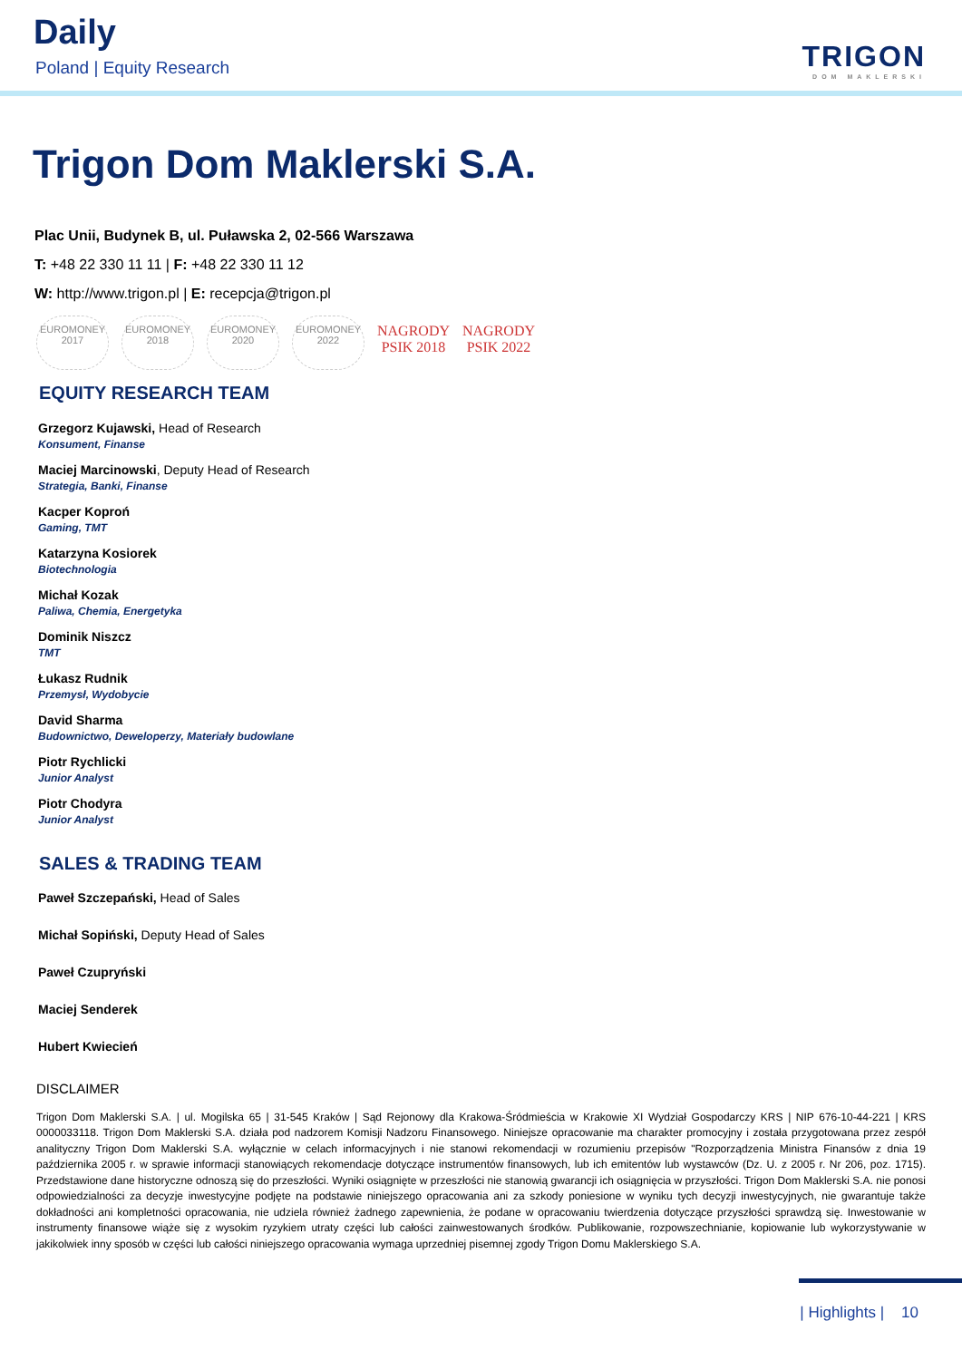Daily
Poland | Equity Research TRIGON
DOM MAKLERSKI
Trigon Dom Maklerski S.A.
Plac Unii, Budynek B, ul. Puławska 2, 02-566 Warszawa
T: +48 22 330 11 11 | F: +48 22 330 11 12
W: http://www.trigon.pl | E: recepcja@trigon.pl
EUROMONEY 2017
EUROMONEY 2018
EUROMONEY 2020
EUROMONEY 2022
NAGRODY PSIK 2018
NAGRODY PSIK 2022
EQUITY RESEARCH TEAM
Grzegorz Kujawski, Head of Research
Konsument, Finanse
Maciej Marcinowski, Deputy Head of Research
Strategia, Banki, Finanse
Kacper Koproń
Gaming, TMT
Katarzyna Kosiorek
Biotechnologia
Michał Kozak
Paliwa, Chemia, Energetyka
Dominik Niszcz
TMT
Łukasz Rudnik
Przemysł, Wydobycie
David Sharma
Budownictwo, Deweloperzy, Materiały budowlane
Piotr Rychlicki
Junior Analyst
Piotr Chodyra
Junior Analyst
SALES & TRADING TEAM
Paweł Szczepański, Head of Sales
Michał Sopiński, Deputy Head of Sales
Paweł Czupryński
Maciej Senderek
Hubert Kwiecień
DISCLAIMER
Trigon Dom Maklerski S.A. | ul. Mogilska 65 | 31-545 Kraków | Sąd Rejonowy dla Krakowa-Śródmieścia w Krakowie XI Wydział Gospodarczy KRS | NIP 676-10-44-221 | KRS 0000033118. Trigon Dom Maklerski S.A. działa pod nadzorem Komisji Nadzoru Finansowego. Niniejsze opracowanie ma charakter promocyjny i została przygotowana przez zespół analityczny Trigon Dom Maklerski S.A. wyłącznie w celach informacyjnych i nie stanowi rekomendacji w rozumieniu przepisów "Rozporządzenia Ministra Finansów z dnia 19 października 2005 r. w sprawie informacji stanowiących rekomendacje dotyczące instrumentów finansowych, lub ich emitentów lub wystawców (Dz. U. z 2005 r. Nr 206, poz. 1715). Przedstawione dane historyczne odnoszą się do przeszłości. Wyniki osiągnięte w przeszłości nie stanowią gwarancji ich osiągnięcia w przyszłości. Trigon Dom Maklerski S.A. nie ponosi odpowiedzialności za decyzje inwestycyjne podjęte na podstawie niniejszego opracowania ani za szkody poniesione w wyniku tych decyzji inwestycyjnych, nie gwarantuje także dokładności ani kompletności opracowania, nie udziela również żadnego zapewnienia, że podane w opracowaniu twierdzenia dotyczące przyszłości sprawdzą się. Inwestowanie w instrumenty finansowe wiąże się z wysokim ryzykiem utraty części lub całości zainwestowanych środków. Publikowanie, rozpowszechnianie, kopiowanie lub wykorzystywanie w jakikolwiek inny sposób w części lub całości niniejszego opracowania wymaga uprzedniej pisemnej zgody Trigon Domu Maklerskiego S.A.
| Highlights | 10